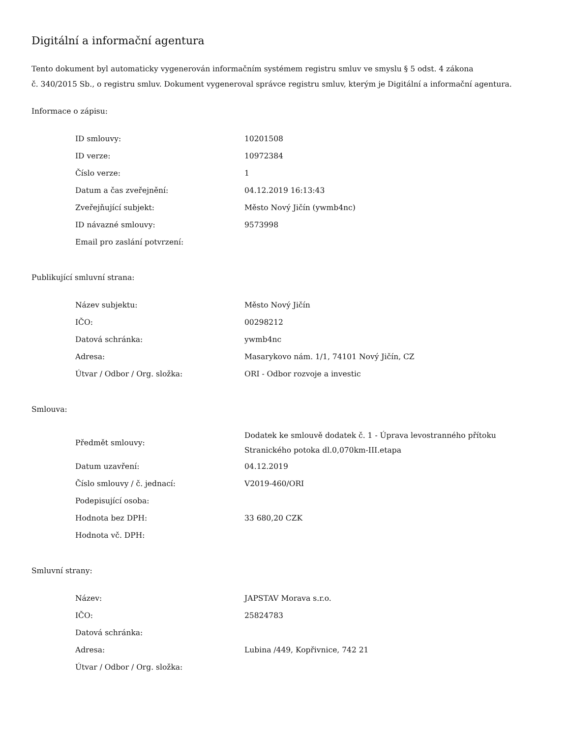Digitální a informační agentura
Tento dokument byl automaticky vygenerován informačním systémem registru smluv ve smyslu § 5 odst. 4 zákona
č. 340/2015 Sb., o registru smluv. Dokument vygeneroval správce registru smluv, kterým je Digitální a informační agentura.
Informace o zápisu:
| ID smlouvy: | 10201508 |
| ID verze: | 10972384 |
| Číslo verze: | 1 |
| Datum a čas zveřejnění: | 04.12.2019 16:13:43 |
| Zveřejňující subjekt: | Město Nový Jičín (ywmb4nc) |
| ID návazné smlouvy: | 9573998 |
| Email pro zaslání potvrzení: | |
Publikující smluvní strana:
| Název subjektu: | Město Nový Jičín |
| IČO: | 00298212 |
| Datová schránka: | ywmb4nc |
| Adresa: | Masarykovo nám. 1/1, 74101 Nový Jičín, CZ |
| Útvar / Odbor / Org. složka: | ORI - Odbor rozvoje a investic |
Smlouva:
| Předmět smlouvy: | Dodatek ke smlouvě dodatek č. 1 - Úprava levostranného přítoku Stranického potoka dl.0,070km-III.etapa |
| Datum uzavření: | 04.12.2019 |
| Číslo smlouvy / č. jednací: | V2019-460/ORI |
| Podepisující osoba: | |
| Hodnota bez DPH: | 33 680,20 CZK |
| Hodnota vč. DPH: | |
Smluvní strany:
| Název: | JAPSTAV Morava s.r.o. |
| IČO: | 25824783 |
| Datová schránka: | |
| Adresa: | Lubina /449, Kopřivnice, 742 21 |
| Útvar / Odbor / Org. složka: | |